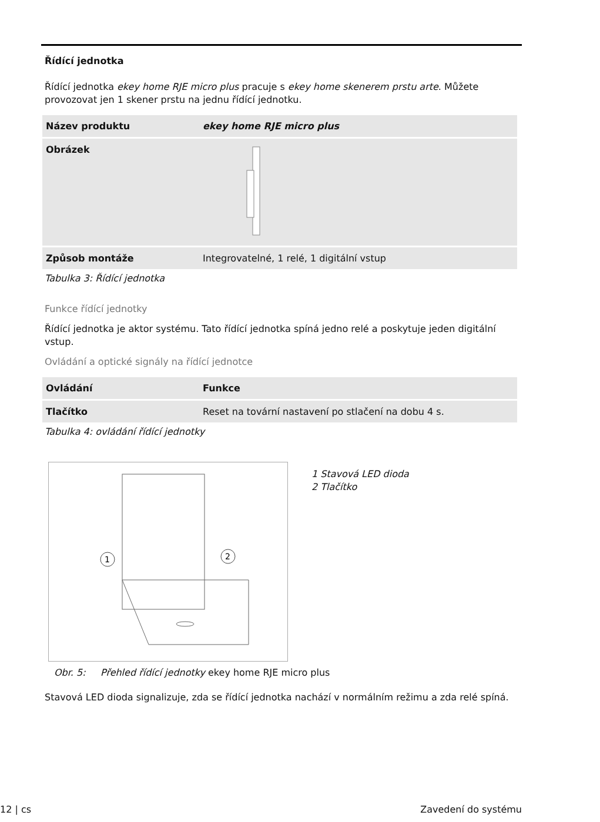Řídící jednotka
Řídící jednotka ekey home RJE micro plus pracuje s ekey home skenerem prstu arte. Můžete provozovat jen 1 skener prstu na jednu řídící jednotku.
| Název produktu | ekey home RJE micro plus |
| --- | --- |
| Obrázek | |
| Způsob montáže | Integrovatelné, 1 relé, 1 digitální vstup |
Tabulka 3: Řídící jednotka
Funkce řídící jednotky
Řídící jednotka je aktor systému. Tato řídící jednotka spíná jedno relé a poskytuje jeden digitální vstup.
Ovládání a optické signály na řídící jednotce
| Ovládání | Funkce |
| --- | --- |
| Tlačítko | Reset na tovární nastavení po stlačení na dobu 4 s. |
Tabulka 4: ovládání řídící jednotky
1
2
1 Stavová LED dioda
2 Tlačítko
Obr. 5: Přehled řídící jednotky ekey home RJE micro plus
Stavová LED dioda signalizuje, zda se řídící jednotka nachází v normálním režimu a zda relé spíná.
12 | cs Zavedení do systému